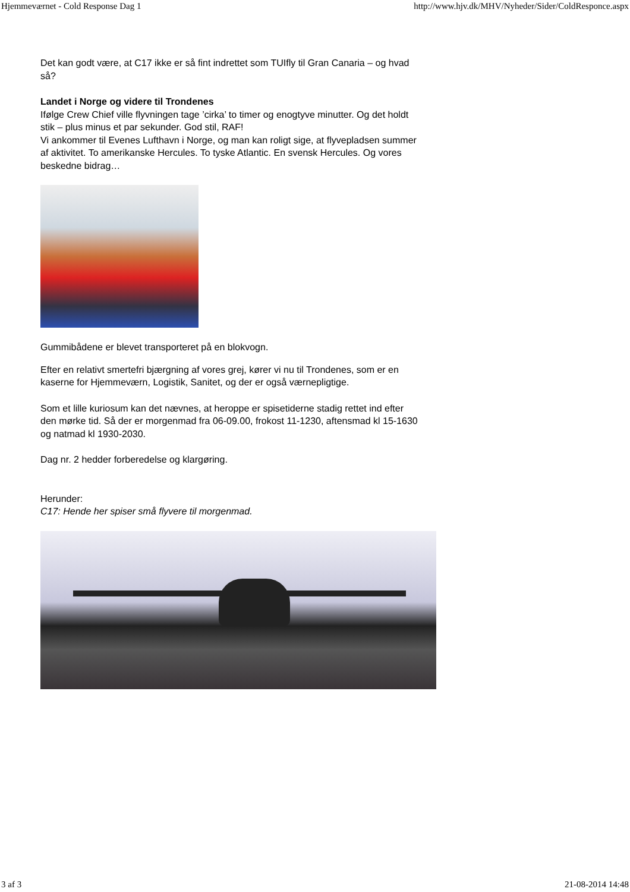Hjemmeværnet - Cold Response Dag 1 http://www.hjv.dk/MHV/Nyheder/Sider/ColdResponce.aspx
Det kan godt være, at C17 ikke er så fint indrettet som TUIfly til Gran Canaria – og hvad så?
Landet i Norge og videre til Trondenes
Ifølge Crew Chief ville flyvningen tage ’cirka’ to timer og enogtyve minutter. Og det holdt stik – plus minus et par sekunder. God stil, RAF!
Vi ankommer til Evenes Lufthavn i Norge, og man kan roligt sige, at flyvepladsen summer af aktivitet. To amerikanske Hercules. To tyske Atlantic. En svensk Hercules. Og vores beskedne bidrag…
Gummibådene er blevet transporteret på en blokvogn.
Efter en relativt smertefri bjærgning af vores grej, kører vi nu til Trondenes, som er en kaserne for Hjemmeværn, Logistik, Sanitet, og der er også værnepligtige.
Som et lille kuriosum kan det nævnes, at heroppe er spisetiderne stadig rettet ind efter den mørke tid. Så der er morgenmad fra 06-09.00, frokost 11-1230, aftensmad kl 15-1630 og natmad kl 1930-2030.
Dag nr. 2 hedder forberedelse og klargøring.
Herunder:
C17: Hende her spiser små flyvere til morgenmad.
3 af 3 21-08-2014 14:48